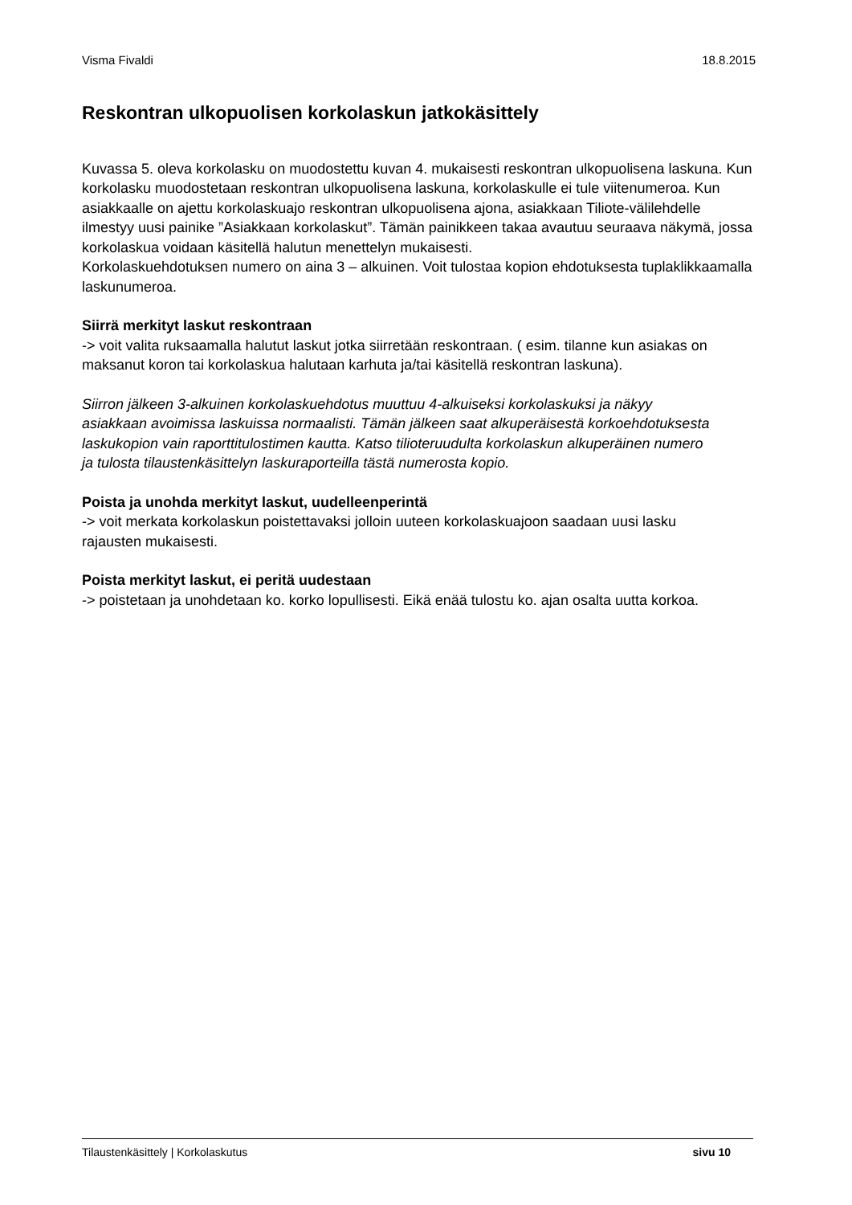Visma Fivaldi 18.8.2015
Reskontran ulkopuolisen korkolaskun jatkokäsittely
Kuvassa 5. oleva korkolasku on muodostettu kuvan 4. mukaisesti reskontran ulkopuolisena laskuna. Kun korkolasku muodostetaan reskontran ulkopuolisena laskuna, korkolaskulle ei tule viitenumeroa. Kun asiakkaalle on ajettu korkolaskuajo reskontran ulkopuolisena ajona, asiakkaan Tiliote-välilehdelle ilmestyy uusi painike ”Asiakkaan korkolaskut”. Tämän painikkeen takaa avautuu seuraava näkymä, jossa korkolaskua voidaan käsitellä halutun menettelyn mukaisesti.
Korkolaskuehdotuksen numero on aina 3 – alkuinen. Voit tulostaa kopion ehdotuksesta tuplaklikkaamalla laskunumeroa.
Siirrä merkityt laskut reskontraan
-> voit valita ruksaamalla halutut laskut jotka siirretään reskontraan. ( esim. tilanne kun asiakas on
maksanut koron tai korkolaskua halutaan karhuta ja/tai käsitellä reskontran laskuna).
Siirron jälkeen 3-alkuinen korkolaskuehdotus muuttuu 4-alkuiseksi korkolaskuksi ja näkyy
asiakkaan avoimissa laskuissa normaalisti. Tämän jälkeen saat alkuperäisestä korkoehdotuksesta
laskukopion vain raporttitulostimen kautta. Katso tilioteruudulta korkolaskun alkuperäinen numero
ja tulosta tilaustenkäsittelyn laskuraporteilla tästä numerosta kopio.
Poista ja unohda merkityt laskut, uudelleenperintä
-> voit merkata korkolaskun poistettavaksi jolloin uuteen korkolaskuajoon saadaan uusi lasku
rajausten mukaisesti.
Poista merkityt laskut, ei peritä uudestaan
-> poistetaan ja unohdetaan ko. korko lopullisesti. Eikä enää tulostu ko. ajan osalta uutta korkoa.
Tilaustenkäsittely | Korkolaskutus sivu 10